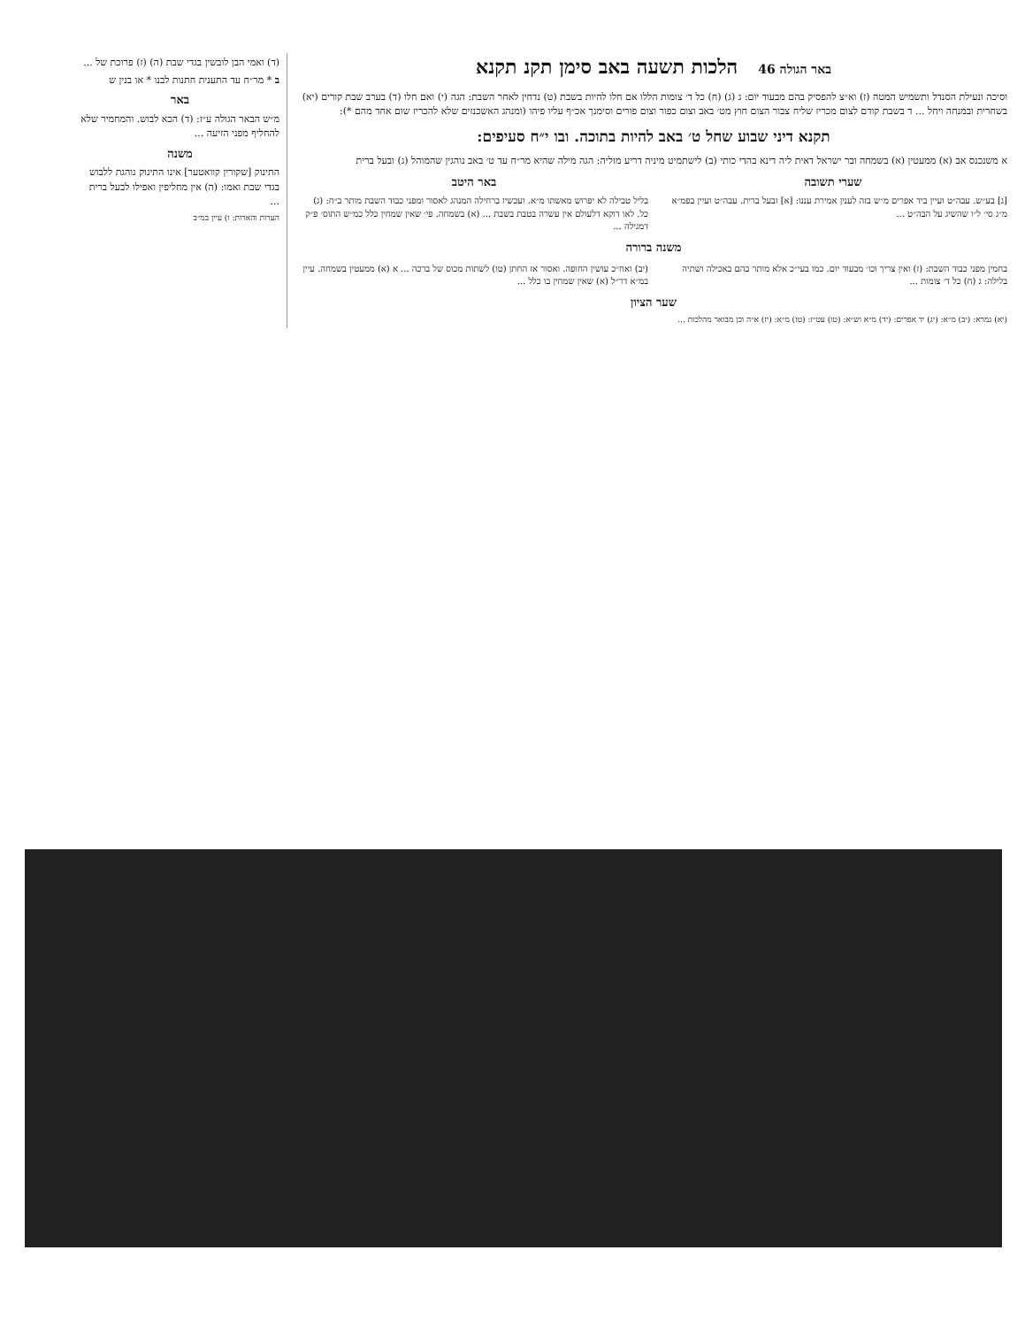באר הגולה 46 הלכות תשעה באב סימן תקנ תקנא
וסיכה ונעילת הסנדל ותשמיש המטה (ז) וא״צ להפסיק בהם מבעוד יום: ג (ג) (ח) כל ד׳ צומות הללו אם חלו להיות בשבת (ט) נדחין לאחר השבת: הגה (י) ואם חלו (ד) בערב שבת קורים (יא) בשחרית ובמנחה ויחל ... ד בשבת קודם לצום מכריז שליח צבור הצום חוץ מט׳ באב וצום כפור וצום פורים וסימנך אכ״ף עליו פיהו (ומנהג האשכנזים שלא להכריז שום אחד מהם *):
תקנא דיני שבוע שחל ט׳ באב להיות בתוכה. ובו י״ח סעיפים:
א משנכנס אב (א) ממעטין (א) בשמחה ובר ישראל דאית ליה דינא בהדי כותי (ב) לישתמיט מיניה דריע מזליה: הגה מילה שהיא מר״ח עד ט׳ באב נוהגין שהמוהל (ג) ובעל ברית
שערי תשובה
[ג] בע״ש. עבה״ט ועיין ביד אפרים מ״ש בזה לענין אמירת עננו: [א] ובעל ברית. עבה״ט ועיין בפמ״א מ״ג סי׳ ל״ו שהשיג על הבה״ט ...
באר היטב
בליל טבילה לא יפרוש מאשתו מ״א. ועכשיו ברחילה המנהג לאסור ומפני כבוד השבת מותר ב״ח: (ג) כל. לאו דוקא דלעולם אין עשרה בטבת בשבת ... (א) בשמחה. פי׳ שאין שמחין כלל כמ״ש התוס׳ פ״ק דמגילה ...
משנה ברורה
בחמין מפני כבוד השבת: (ז) ואין צריך וכו׳ מבעוד יום. כמו בעי״כ אלא מותר בהם באכילה ושתיה בלילה: ג (ח) כל ד׳ צומות ...
(יב) ואח״כ עושין החופה. ואסור אז החתן (טו) לשתות מכוס של ברכה ... א (א) ממעטין בשמחה. עיין במ״א דר״ל (א) שאין שמחין בו כלל ...
שער הציון
(יא) גמרא: (יב) מ״א: (יג) יד אפרים: (יד) מ״א וש״א: (טו) עט״ז: (טז) מ״א: (יז) א״ה וכן מבואר מהלכות ...
(ד) ואמי הבן לובשין בגדי שבת (ה) (ז) פרוכת של ...
ב * מר״ח עד התענית חתנות לבנו * או בנין ש
באר
מ״ש הבאר הגולה ע״ז: (ד) הכא לבוש. והמחמיר שלא להחליף מפני הזיעה ...
משנה
התינוק [שקורין קוואטער] אינו התינוק נוהגת ללבוש בגדי שבת ואמו: (ה) אין מחליפין ואפילו לבעל ברית ...
הערות והארות: ו) עיין במ״ב